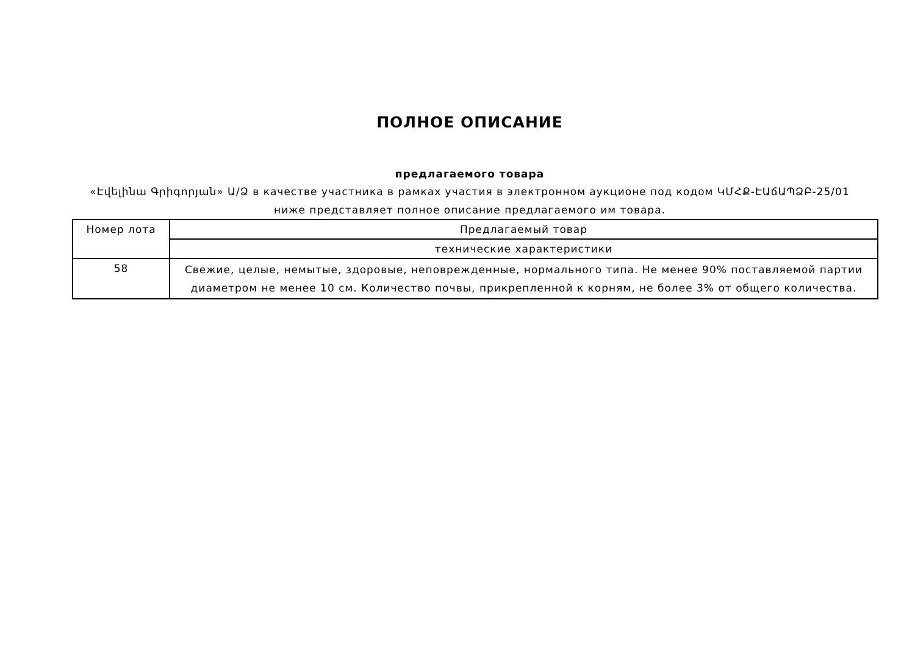ПОЛНОЕ ОПИСАНИЕ
предлагаемого товара
«Էվելինա Գրիգորյան» Ա/Ձ в качестве участника в рамках участия в электронном аукционе под кодом ԿՄՀՔ-ԷԱճԱՊՁԲ-25/01
ниже представляет полное описание предлагаемого им товара.
| Номер лота | Предлагаемый товар |
| --- | --- |
| | технические характеристики |
| 58 | Свежие, целые, немытые, здоровые, неповрежденные, нормального типа. Не менее 90% поставляемой партии диаметром не менее 10 см. Количество почвы, прикрепленной к корням, не более 3% от общего количества. |